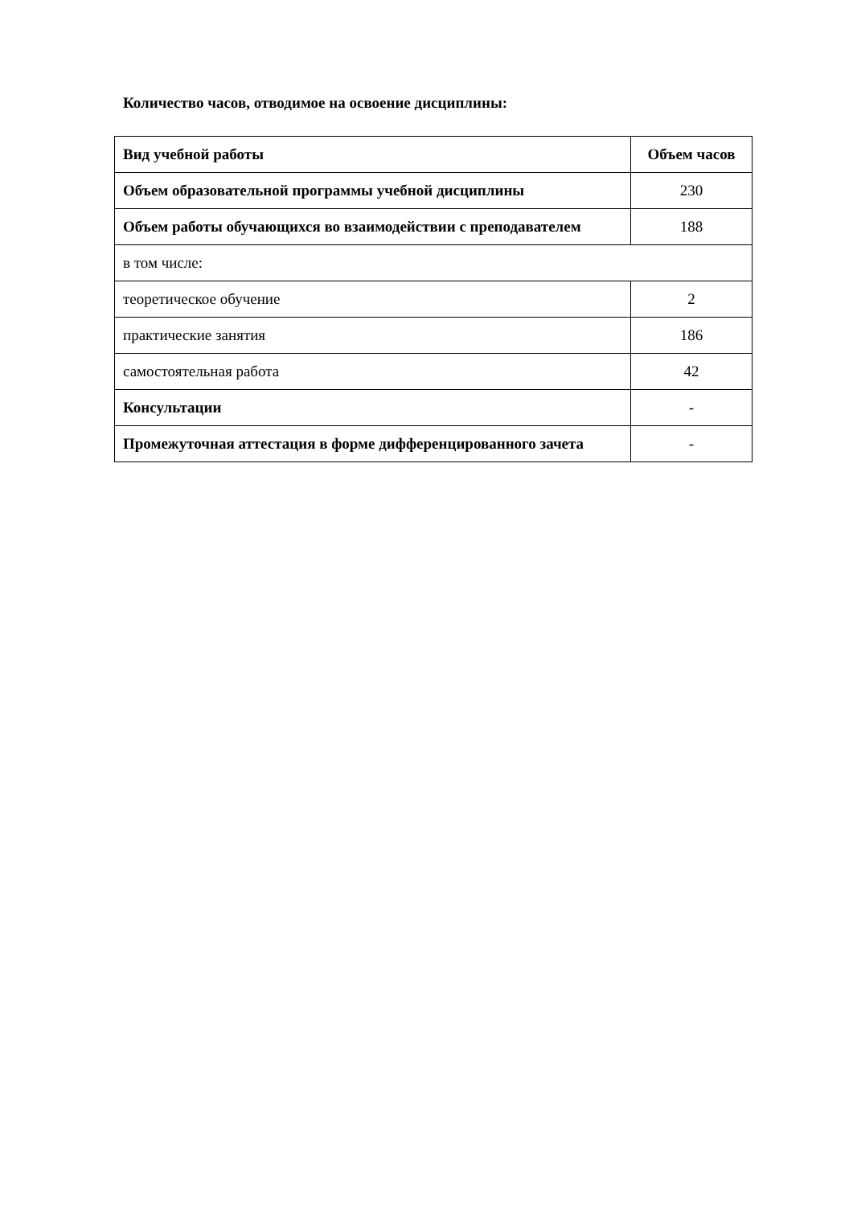Количество часов, отводимое на освоение дисциплины:
| Вид учебной работы | Объем часов |
| --- | --- |
| Объем образовательной программы учебной дисциплины | 230 |
| Объем работы обучающихся во взаимодействии с преподавателем | 188 |
| в том числе: | |
| теоретическое обучение | 2 |
| практические занятия | 186 |
| самостоятельная работа | 42 |
| Консультации | - |
| Промежуточная аттестация в форме дифференцированного зачета | - |